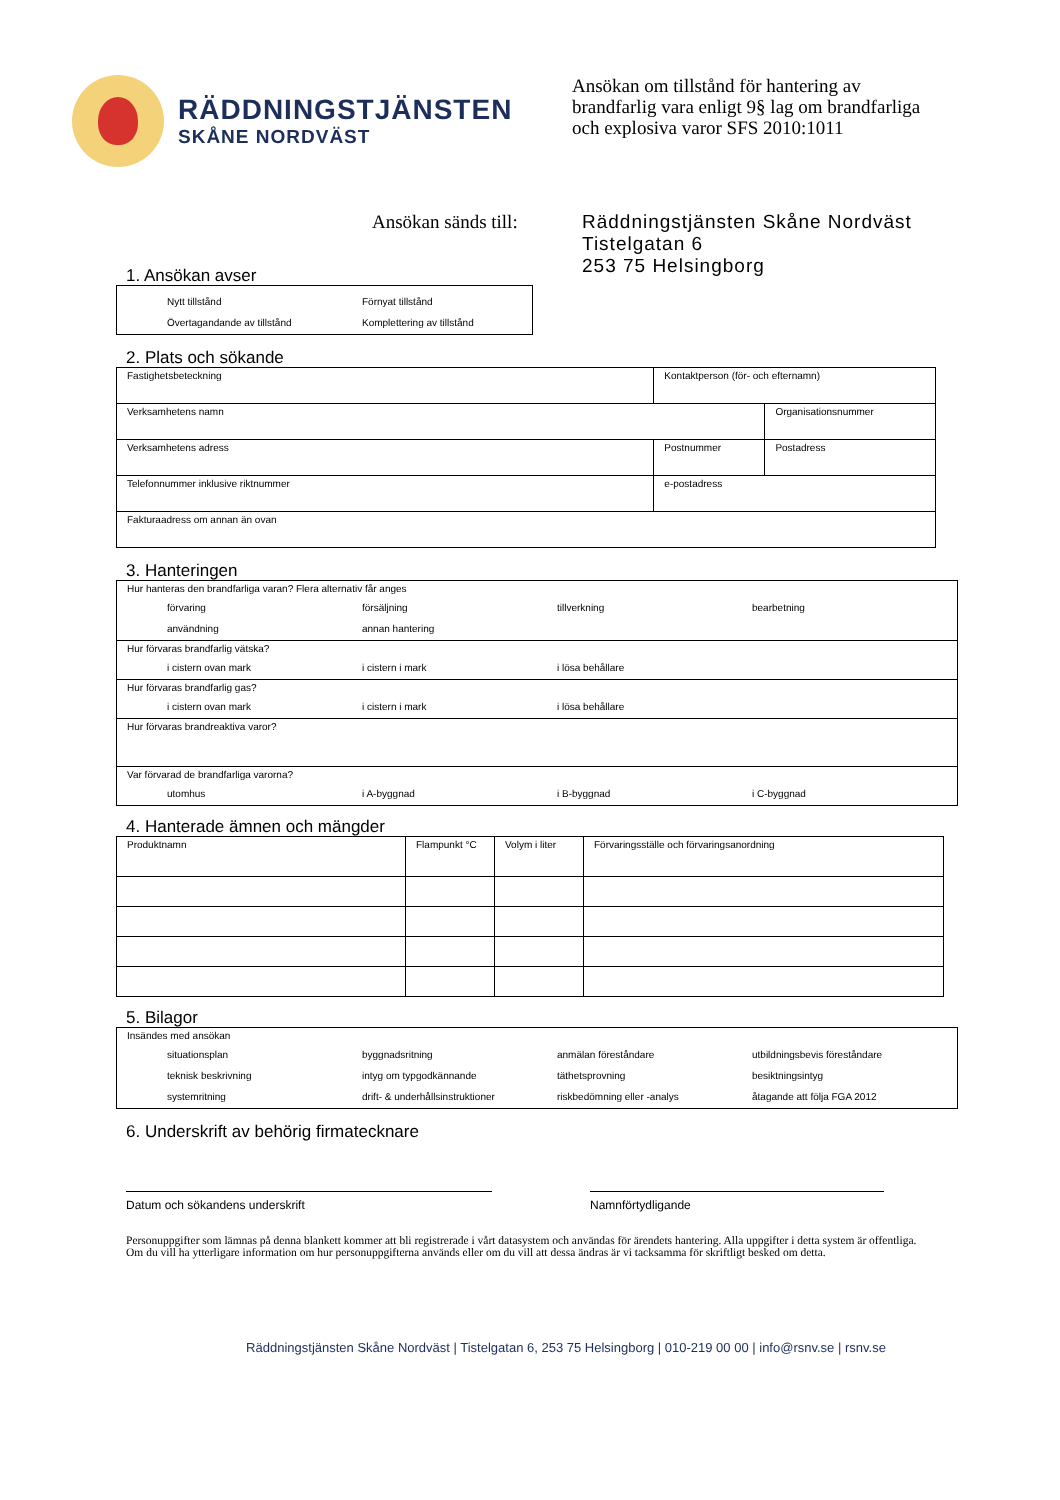RÄDDNINGSTJÄNSTEN
SKÅNE NORDVÄST
Ansökan om tillstånd för hantering av brandfarlig vara enligt 9§ lag om brandfarliga och explosiva varor SFS 2010:1011
Ansökan sänds till:
Räddningstjänsten Skåne Nordväst
Tistelgatan 6
253 75 Helsingborg
1. Ansökan avser
| Nytt tillstånd Förnyat tillstånd Övertagandande av tillstånd Komplettering av tillstånd |
2. Plats och sökande
| Fastighetsbeteckning | | Kontaktperson (för- och efternamn) | |
| Verksamhetens namn | | | Organisationsnummer |
| Verksamhetens adress | | Postnummer | Postadress |
| Telefonnummer inklusive riktnummer | e-postadress | | |
| Fakturaadress om annan än ovan | | | |
3. Hanteringen
| Hur hanteras den brandfarliga varan? Flera alternativ får anges förvaring försäljning tillverkning bearbetning användning annan hantering |
| Hur förvaras brandfarlig vätska? i cistern ovan mark i cistern i mark i lösa behållare |
| Hur förvaras brandfarlig gas? i cistern ovan mark i cistern i mark i lösa behållare |
| Hur förvaras brandreaktiva varor? |
| Var förvarad de brandfarliga varorna? utomhus i A-byggnad i B-byggnad i C-byggnad |
4. Hanterade ämnen och mängder
| Produktnamn | Flampunkt °C | Volym i liter | Förvaringsställe och förvaringsanordning |
5. Bilagor
| Insändes med ansökan situationsplan byggnadsritning anmälan föreståndare utbildningsbevis föreståndare teknisk beskrivning intyg om typgodkännande täthetsprovning besiktningsintyg systemritning drift- & underhållsinstruktioner riskbedömning eller -analys åtagande att följa FGA 2012 |
6. Underskrift av behörig firmatecknare
Datum och sökandens underskrift Namnförtydligande
Personuppgifter som lämnas på denna blankett kommer att bli registrerade i vårt datasystem och användas för ärendets hantering. Alla uppgifter i detta system är offentliga. Om du vill ha ytterligare information om hur personuppgifterna används eller om du vill att dessa ändras är vi tacksamma för skriftligt besked om detta.
Räddningstjänsten Skåne Nordväst | Tistelgatan 6, 253 75 Helsingborg | 010-219 00 00 | info@rsnv.se | rsnv.se